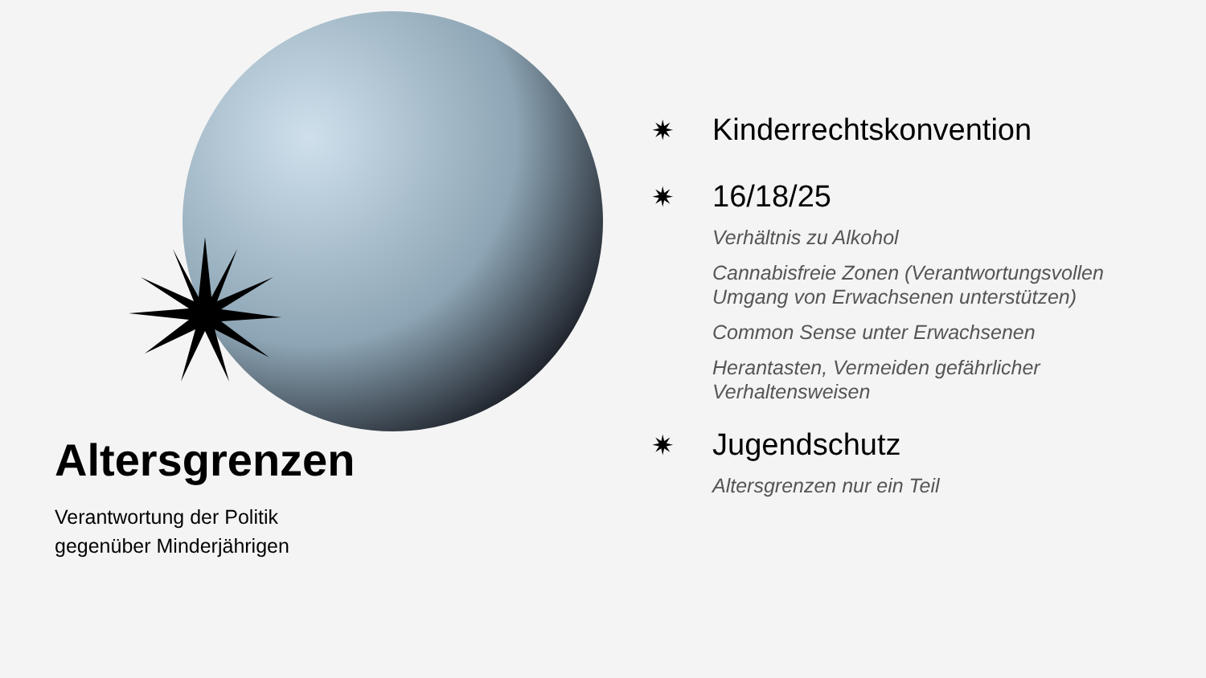Altersgrenzen
Verantwortung der Politik
gegenüber Minderjährigen
✷ Kinderrechtskonvention
✷ 16/18/25
Verhältnis zu Alkohol
Cannabisfreie Zonen (Verantwortungsvollen Umgang von Erwachsenen unterstützen)
Common Sense unter Erwachsenen
Herantasten, Vermeiden gefährlicher Verhaltensweisen
✷ Jugendschutz
Altersgrenzen nur ein Teil